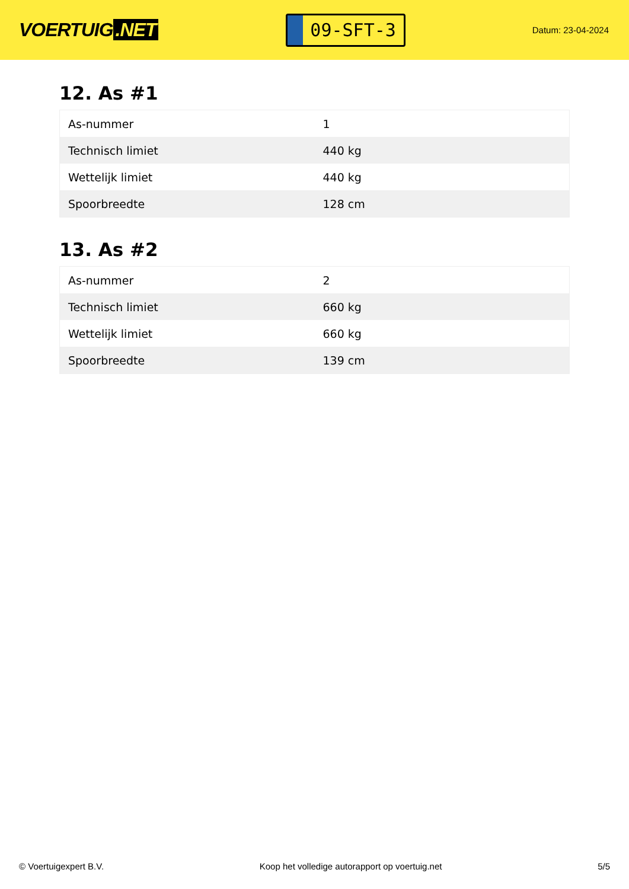VOERTUIG.NET
09-SFT-3
Datum: 23-04-2024
12. As #1
| As-nummer | 1 |
| Technisch limiet | 440 kg |
| Wettelijk limiet | 440 kg |
| Spoorbreedte | 128 cm |
13. As #2
| As-nummer | 2 |
| Technisch limiet | 660 kg |
| Wettelijk limiet | 660 kg |
| Spoorbreedte | 139 cm |
© Voertuigexpert B.V. Koop het volledige autorapport op voertuig.net 5/5